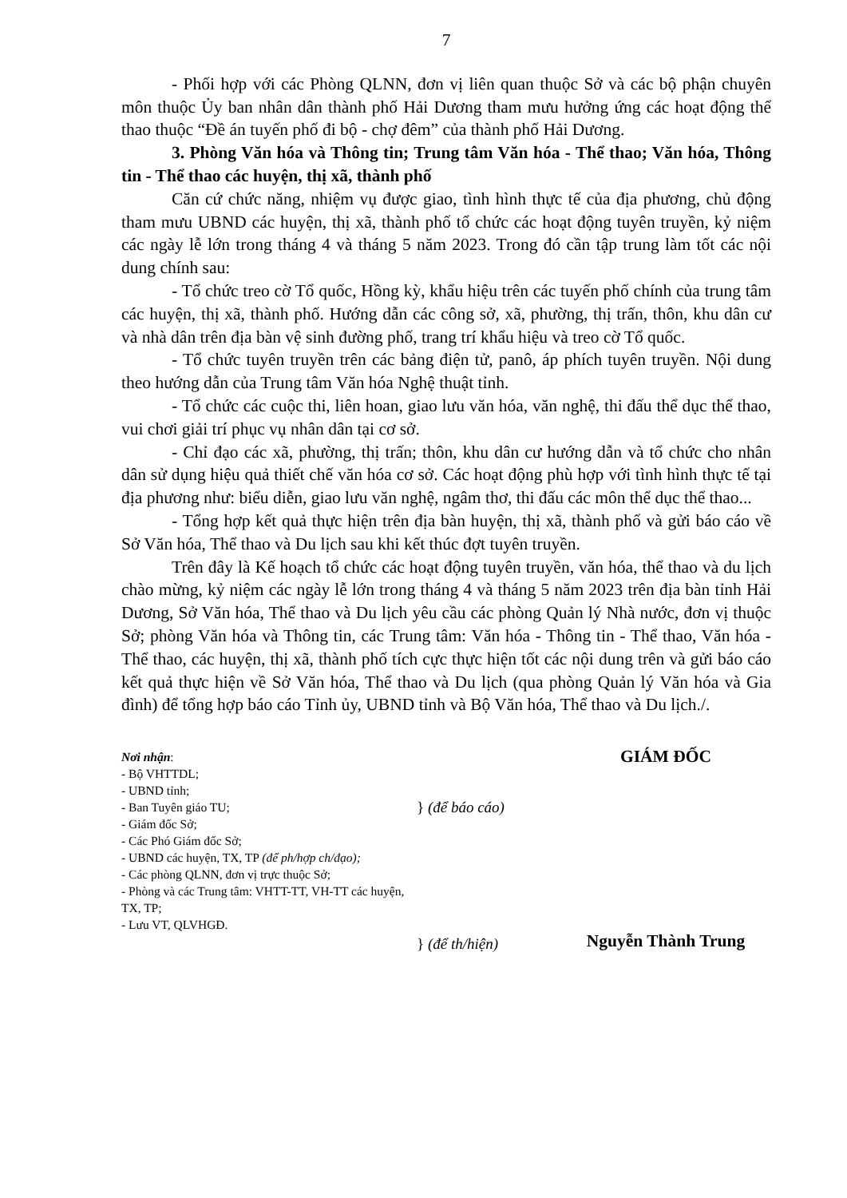7
- Phối hợp với các Phòng QLNN, đơn vị liên quan thuộc Sở và các bộ phận chuyên môn thuộc Ủy ban nhân dân thành phố Hải Dương tham mưu hưởng ứng các hoạt động thể thao thuộc “Đề án tuyến phố đi bộ - chợ đêm” của thành phố Hải Dương.
3. Phòng Văn hóa và Thông tin; Trung tâm Văn hóa - Thể thao; Văn hóa, Thông tin - Thể thao các huyện, thị xã, thành phố
Căn cứ chức năng, nhiệm vụ được giao, tình hình thực tế của địa phương, chủ động tham mưu UBND các huyện, thị xã, thành phố tổ chức các hoạt động tuyên truyền, kỷ niệm các ngày lễ lớn trong tháng 4 và tháng 5 năm 2023. Trong đó cần tập trung làm tốt các nội dung chính sau:
- Tổ chức treo cờ Tổ quốc, Hồng kỳ, khẩu hiệu trên các tuyến phố chính của trung tâm các huyện, thị xã, thành phố. Hướng dẫn các công sở, xã, phường, thị trấn, thôn, khu dân cư và nhà dân trên địa bàn vệ sinh đường phố, trang trí khẩu hiệu và treo cờ Tổ quốc.
- Tổ chức tuyên truyền trên các bảng điện tử, panô, áp phích tuyên truyền. Nội dung theo hướng dẫn của Trung tâm Văn hóa Nghệ thuật tỉnh.
- Tổ chức các cuộc thi, liên hoan, giao lưu văn hóa, văn nghệ, thi đấu thể dục thể thao, vui chơi giải trí phục vụ nhân dân tại cơ sở.
- Chỉ đạo các xã, phường, thị trấn; thôn, khu dân cư hướng dẫn và tổ chức cho nhân dân sử dụng hiệu quả thiết chế văn hóa cơ sở. Các hoạt động phù hợp với tình hình thực tế tại địa phương như: biểu diễn, giao lưu văn nghệ, ngâm thơ, thi đấu các môn thể dục thể thao...
- Tổng hợp kết quả thực hiện trên địa bàn huyện, thị xã, thành phố và gửi báo cáo về Sở Văn hóa, Thể thao và Du lịch sau khi kết thúc đợt tuyên truyền.
Trên đây là Kế hoạch tổ chức các hoạt động tuyên truyền, văn hóa, thể thao và du lịch chào mừng, kỷ niệm các ngày lễ lớn trong tháng 4 và tháng 5 năm 2023 trên địa bàn tỉnh Hải Dương, Sở Văn hóa, Thể thao và Du lịch yêu cầu các phòng Quản lý Nhà nước, đơn vị thuộc Sở; phòng Văn hóa và Thông tin, các Trung tâm: Văn hóa - Thông tin - Thể thao, Văn hóa - Thể thao, các huyện, thị xã, thành phố tích cực thực hiện tốt các nội dung trên và gửi báo cáo kết quả thực hiện về Sở Văn hóa, Thể thao và Du lịch (qua phòng Quản lý Văn hóa và Gia đình) để tổng hợp báo cáo Tỉnh ủy, UBND tỉnh và Bộ Văn hóa, Thể thao và Du lịch./.
Nơi nhận:
- Bộ VHTTDL;
- UBND tỉnh;
- Ban Tuyên giáo TU;
- Giám đốc Sở;
- Các Phó Giám đốc Sở;
- UBND các huyện, TX, TP (để ph/hợp ch/đạo);
- Các phòng QLNN, đơn vị trực thuộc Sở;
- Phòng và các Trung tâm: VHTT-TT, VH-TT các huyện, TX, TP;
- Lưu VT, QLVHGĐ.
} (để báo cáo)
} (để th/hiện)
GIÁM ĐỐC
Nguyễn Thành Trung